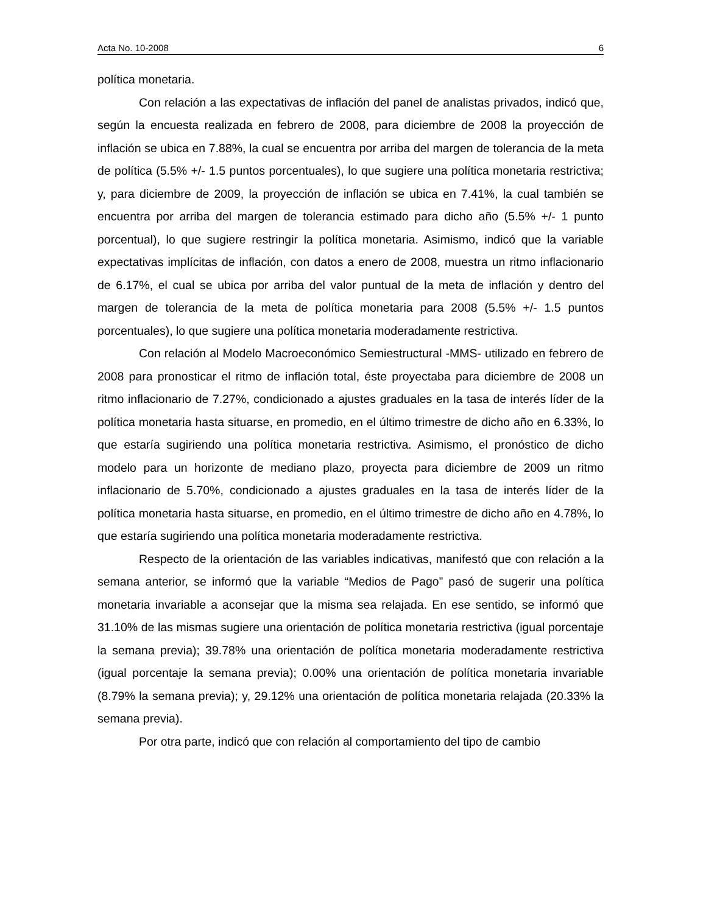Acta No. 10-2008 6
política monetaria.
Con relación a las expectativas de inflación del panel de analistas privados, indicó que, según la encuesta realizada en febrero de 2008, para diciembre de 2008 la proyección de inflación se ubica en 7.88%, la cual se encuentra por arriba del margen de tolerancia de la meta de política (5.5% +/- 1.5 puntos porcentuales), lo que sugiere una política monetaria restrictiva; y, para diciembre de 2009, la proyección de inflación se ubica en 7.41%, la cual también se encuentra por arriba del margen de tolerancia estimado para dicho año (5.5% +/- 1 punto porcentual), lo que sugiere restringir la política monetaria. Asimismo, indicó que la variable expectativas implícitas de inflación, con datos a enero de 2008, muestra un ritmo inflacionario de 6.17%, el cual se ubica por arriba del valor puntual de la meta de inflación y dentro del margen de tolerancia de la meta de política monetaria para 2008 (5.5% +/- 1.5 puntos porcentuales), lo que sugiere una política monetaria moderadamente restrictiva.
Con relación al Modelo Macroeconómico Semiestructural -MMS- utilizado en febrero de 2008 para pronosticar el ritmo de inflación total, éste proyectaba para diciembre de 2008 un ritmo inflacionario de 7.27%, condicionado a ajustes graduales en la tasa de interés líder de la política monetaria hasta situarse, en promedio, en el último trimestre de dicho año en 6.33%, lo que estaría sugiriendo una política monetaria restrictiva. Asimismo, el pronóstico de dicho modelo para un horizonte de mediano plazo, proyecta para diciembre de 2009 un ritmo inflacionario de 5.70%, condicionado a ajustes graduales en la tasa de interés líder de la política monetaria hasta situarse, en promedio, en el último trimestre de dicho año en 4.78%, lo que estaría sugiriendo una política monetaria moderadamente restrictiva.
Respecto de la orientación de las variables indicativas, manifestó que con relación a la semana anterior, se informó que la variable “Medios de Pago” pasó de sugerir una política monetaria invariable a aconsejar que la misma sea relajada. En ese sentido, se informó que 31.10% de las mismas sugiere una orientación de política monetaria restrictiva (igual porcentaje la semana previa); 39.78% una orientación de política monetaria moderadamente restrictiva (igual porcentaje la semana previa); 0.00% una orientación de política monetaria invariable (8.79% la semana previa); y, 29.12% una orientación de política monetaria relajada (20.33% la semana previa).
Por otra parte, indicó que con relación al comportamiento del tipo de cambio